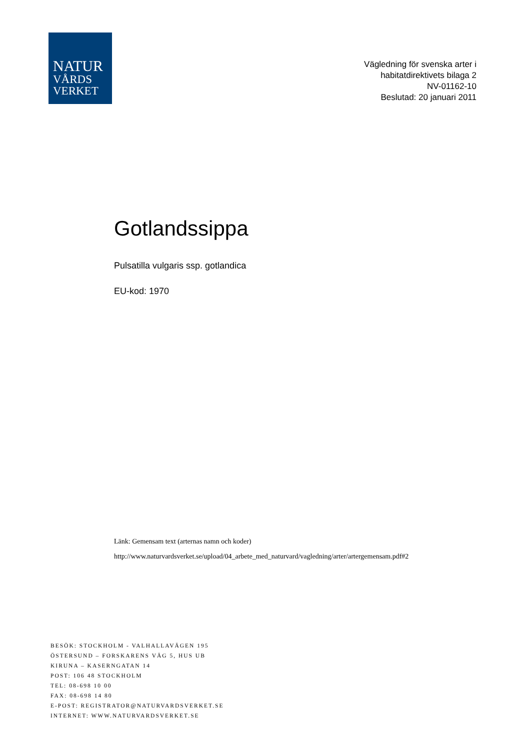NATUR
VÅRDS
VERKET
Vägledning för svenska arter i
habitatdirektivets bilaga 2
NV-01162-10
Beslutad: 20 januari 2011
Gotlandssippa
Pulsatilla vulgaris ssp. gotlandica
EU-kod: 1970
Länk: Gemensam text (arternas namn och koder)
http://www.naturvardsverket.se/upload/04_arbete_med_naturvard/vagledning/arter/artergemensam.pdf#2
BESÖK: STOCKHOLM - VALHALLAVÄGEN 195
ÖSTERSUND – FORSKARENS VÄG 5, HUS UB
KIRUNA – KASERNGATAN 14
POST: 106 48 STOCKHOLM
TEL: 08-698 10 00
FAX: 08-698 14 80
E-POST: REGISTRATOR@NATURVARDSVERKET.SE
INTERNET: WWW.NATURVARDSVERKET.SE